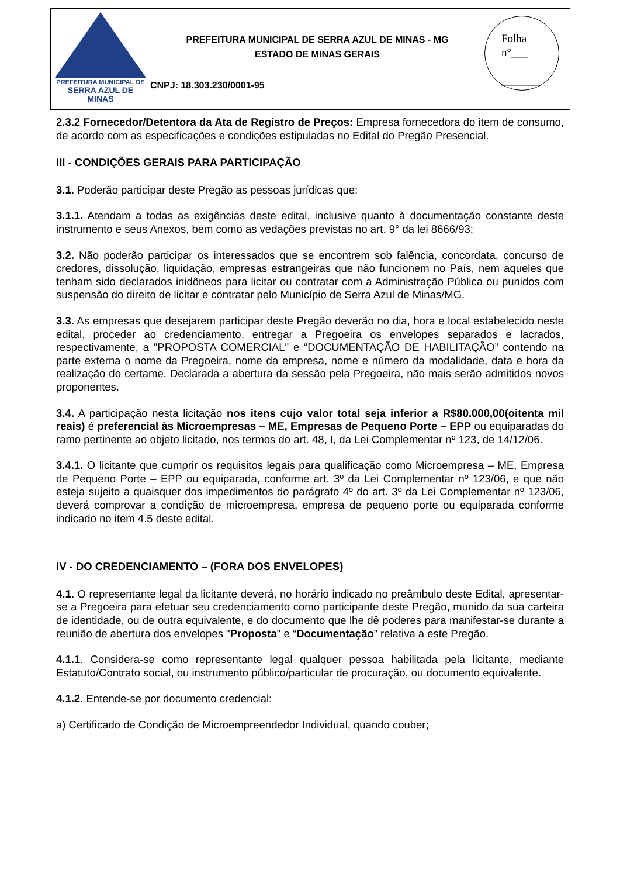PREFEITURA MUNICIPAL DE
SERRA AZUL DE MINAS
PREFEITURA MUNICIPAL DE SERRA AZUL DE MINAS - MG
ESTADO DE MINAS GERAIS
CNPJ: 18.303.230/0001-95
Folha
n°___
_______
2.3.2 Fornecedor/Detentora da Ata de Registro de Preços: Empresa fornecedora do item de consumo, de acordo com as especificações e condições estipuladas no Edital do Pregão Presencial.
III - CONDIÇÕES GERAIS PARA PARTICIPAÇÃO
3.1. Poderão participar deste Pregão as pessoas jurídicas que:
3.1.1. Atendam a todas as exigências deste edital, inclusive quanto à documentação constante deste instrumento e seus Anexos, bem como as vedações previstas no art. 9° da lei 8666/93;
3.2. Não poderão participar os interessados que se encontrem sob falência, concordata, concurso de credores, dissolução, liquidação, empresas estrangeiras que não funcionem no País, nem aqueles que tenham sido declarados inidôneos para licitar ou contratar com a Administração Pública ou punidos com suspensão do direito de licitar e contratar pelo Município de Serra Azul de Minas/MG.
3.3. As empresas que desejarem participar deste Pregão deverão no dia, hora e local estabelecido neste edital, proceder ao credenciamento, entregar a Pregoeira os envelopes separados e lacrados, respectivamente, a "PROPOSTA COMERCIAL" e “DOCUMENTAÇÃO DE HABILITAÇÃO” contendo na parte externa o nome da Pregoeira, nome da empresa, nome e número da modalidade, data e hora da realização do certame. Declarada a abertura da sessão pela Pregoeira, não mais serão admitidos novos proponentes.
3.4. A participação nesta licitação nos itens cujo valor total seja inferior a R$80.000,00(oitenta mil reais) é preferencial às Microempresas – ME, Empresas de Pequeno Porte – EPP ou equiparadas do ramo pertinente ao objeto licitado, nos termos do art. 48, I, da Lei Complementar nº 123, de 14/12/06.
3.4.1. O licitante que cumprir os requisitos legais para qualificação como Microempresa – ME, Empresa de Pequeno Porte – EPP ou equiparada, conforme art. 3º da Lei Complementar nº 123/06, e que não esteja sujeito a quaisquer dos impedimentos do parágrafo 4º do art. 3º da Lei Complementar nº 123/06, deverá comprovar a condição de microempresa, empresa de pequeno porte ou equiparada conforme indicado no item 4.5 deste edital.
IV - DO CREDENCIAMENTO – (FORA DOS ENVELOPES)
4.1. O representante legal da licitante deverá, no horário indicado no preâmbulo deste Edital, apresentar-se a Pregoeira para efetuar seu credenciamento como participante deste Pregão, munido da sua carteira de identidade, ou de outra equivalente, e do documento que lhe dê poderes para manifestar-se durante a reunião de abertura dos envelopes "Proposta" e “Documentação” relativa a este Pregão.
4.1.1. Considera-se como representante legal qualquer pessoa habilitada pela licitante, mediante Estatuto/Contrato social, ou instrumento público/particular de procuração, ou documento equivalente.
4.1.2. Entende-se por documento credencial:
a) Certificado de Condição de Microempreendedor Individual, quando couber;